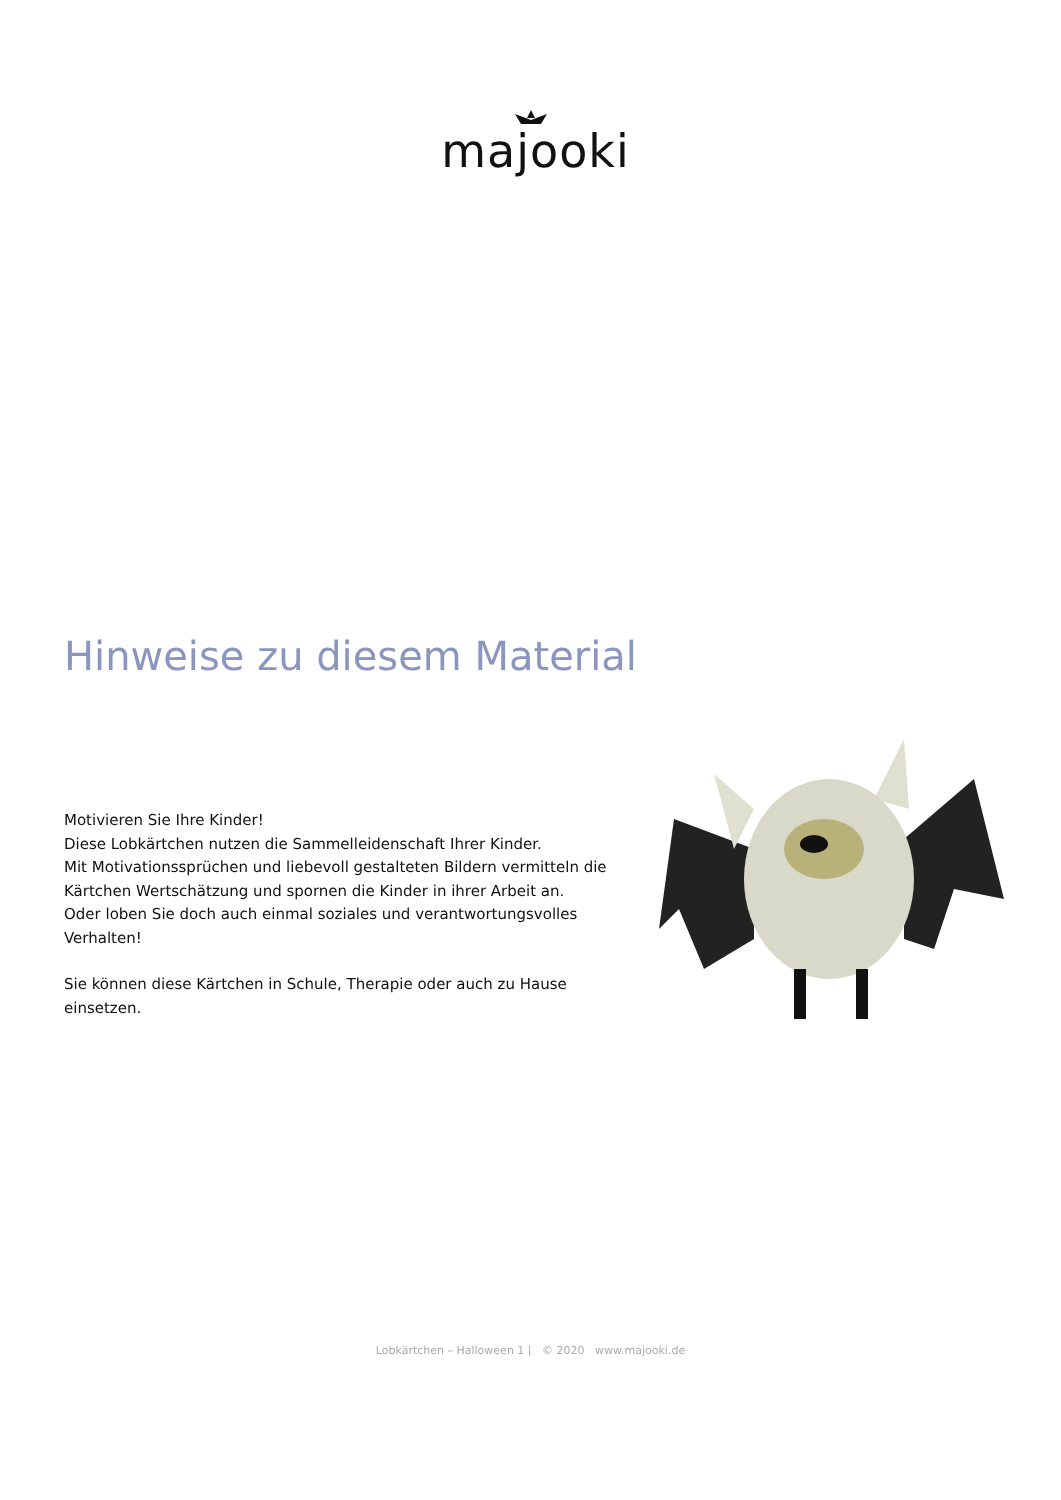majooki
Hinweise zu diesem Material
Motivieren Sie Ihre Kinder!
Diese Lobkärtchen nutzen die Sammelleidenschaft Ihrer Kinder.
Mit Motivationssprüchen und liebevoll gestalteten Bildern vermitteln die Kärtchen Wertschätzung und spornen die Kinder in ihrer Arbeit an.
Oder loben Sie doch auch einmal soziales und verantwortungsvolles Verhalten!
Sie können diese Kärtchen in Schule, Therapie oder auch zu Hause einsetzen.
Lobkärtchen – Halloween 1 | © 2020 www.majooki.de